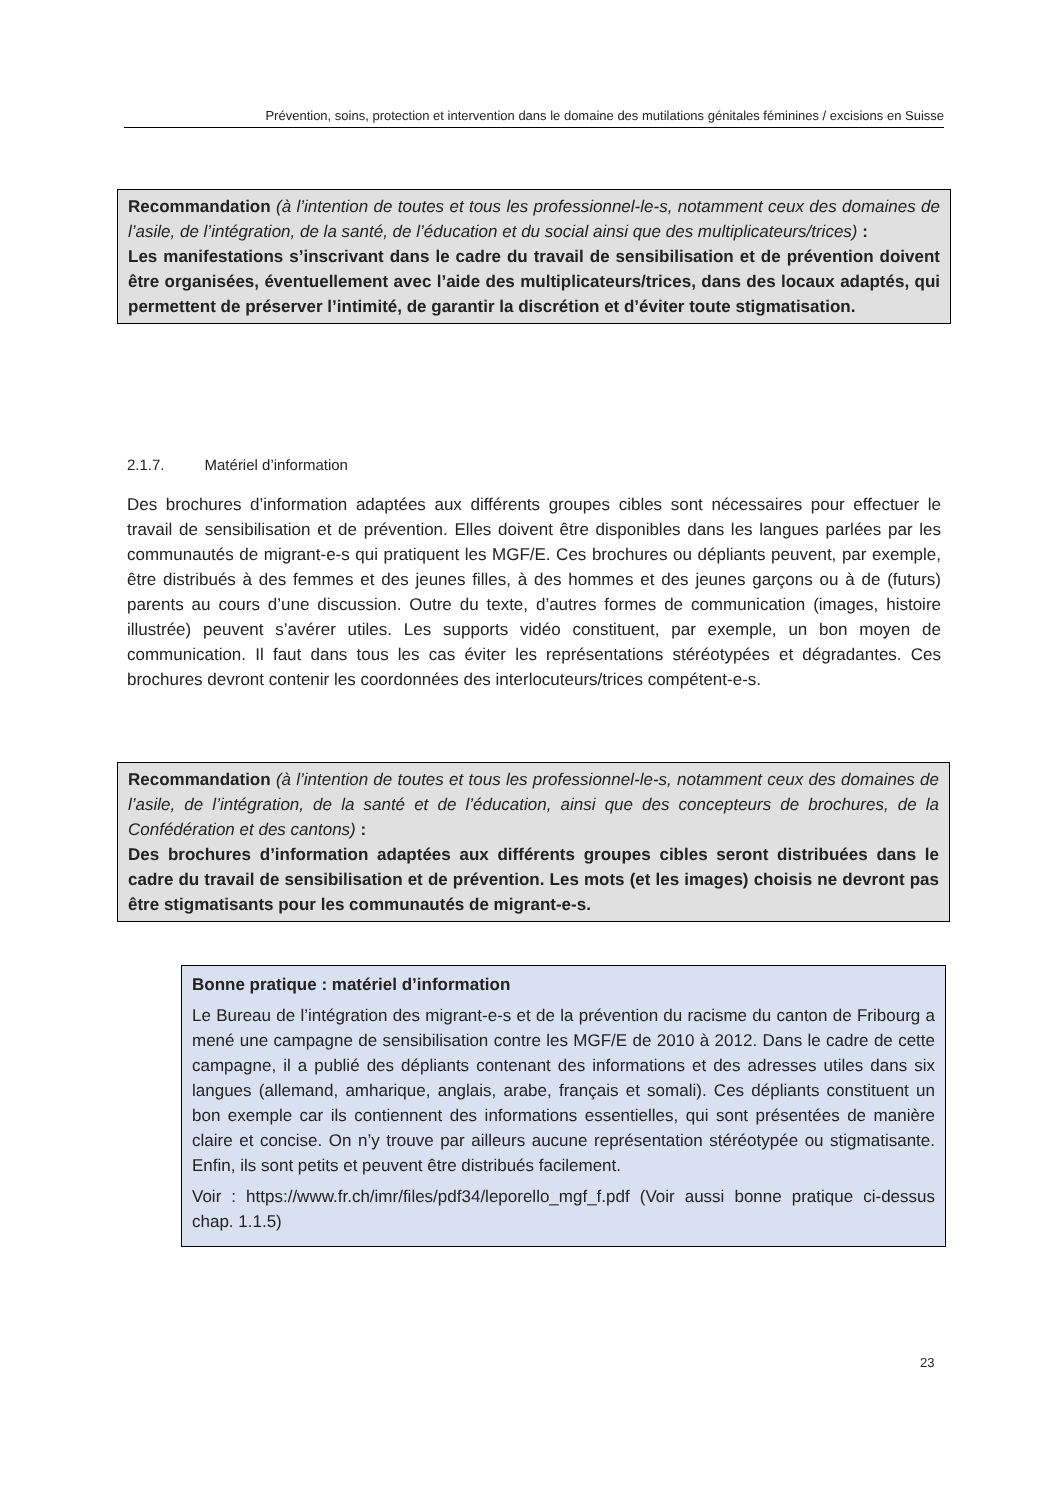Prévention, soins, protection et intervention dans le domaine des mutilations génitales féminines / excisions en Suisse
Recommandation (à l’intention de toutes et tous les professionnel-le-s, notamment ceux des domaines de l’asile, de l’intégration, de la santé, de l’éducation et du social ainsi que des multiplicateurs/trices) :
Les manifestations s’inscrivant dans le cadre du travail de sensibilisation et de prévention doivent être organisées, éventuellement avec l’aide des multiplicateurs/trices, dans des locaux adaptés, qui permettent de préserver l’intimité, de garantir la discrétion et d’éviter toute stigmatisation.
2.1.7. Matériel d’information
Des brochures d’information adaptées aux différents groupes cibles sont nécessaires pour effectuer le travail de sensibilisation et de prévention. Elles doivent être disponibles dans les langues parlées par les communautés de migrant-e-s qui pratiquent les MGF/E. Ces brochures ou dépliants peuvent, par exemple, être distribués à des femmes et des jeunes filles, à des hommes et des jeunes garçons ou à de (futurs) parents au cours d’une discussion. Outre du texte, d’autres formes de communication (images, histoire illustrée) peuvent s’avérer utiles. Les supports vidéo constituent, par exemple, un bon moyen de communication. Il faut dans tous les cas éviter les représentations stéréotypées et dégradantes. Ces brochures devront contenir les coordonnées des interlocuteurs/trices compétent-e-s.
Recommandation (à l’intention de toutes et tous les professionnel-le-s, notamment ceux des domaines de l’asile, de l’intégration, de la santé et de l’éducation, ainsi que des concepteurs de brochures, de la Confédération et des cantons) :
Des brochures d’information adaptées aux différents groupes cibles seront distribuées dans le cadre du travail de sensibilisation et de prévention. Les mots (et les images) choisis ne devront pas être stigmatisants pour les communautés de migrant-e-s.
Bonne pratique : matériel d’information
Le Bureau de l’intégration des migrant-e-s et de la prévention du racisme du canton de Fribourg a mené une campagne de sensibilisation contre les MGF/E de 2010 à 2012. Dans le cadre de cette campagne, il a publié des dépliants contenant des informations et des adresses utiles dans six langues (allemand, amharique, anglais, arabe, français et somali). Ces dépliants constituent un bon exemple car ils contiennent des informations essentielles, qui sont présentées de manière claire et concise. On n’y trouve par ailleurs aucune représentation stéréotypée ou stigmatisante. Enfin, ils sont petits et peuvent être distribués facilement.
Voir : https://www.fr.ch/imr/files/pdf34/leporello_mgf_f.pdf (Voir aussi bonne pratique ci-dessus chap. 1.1.5)
23